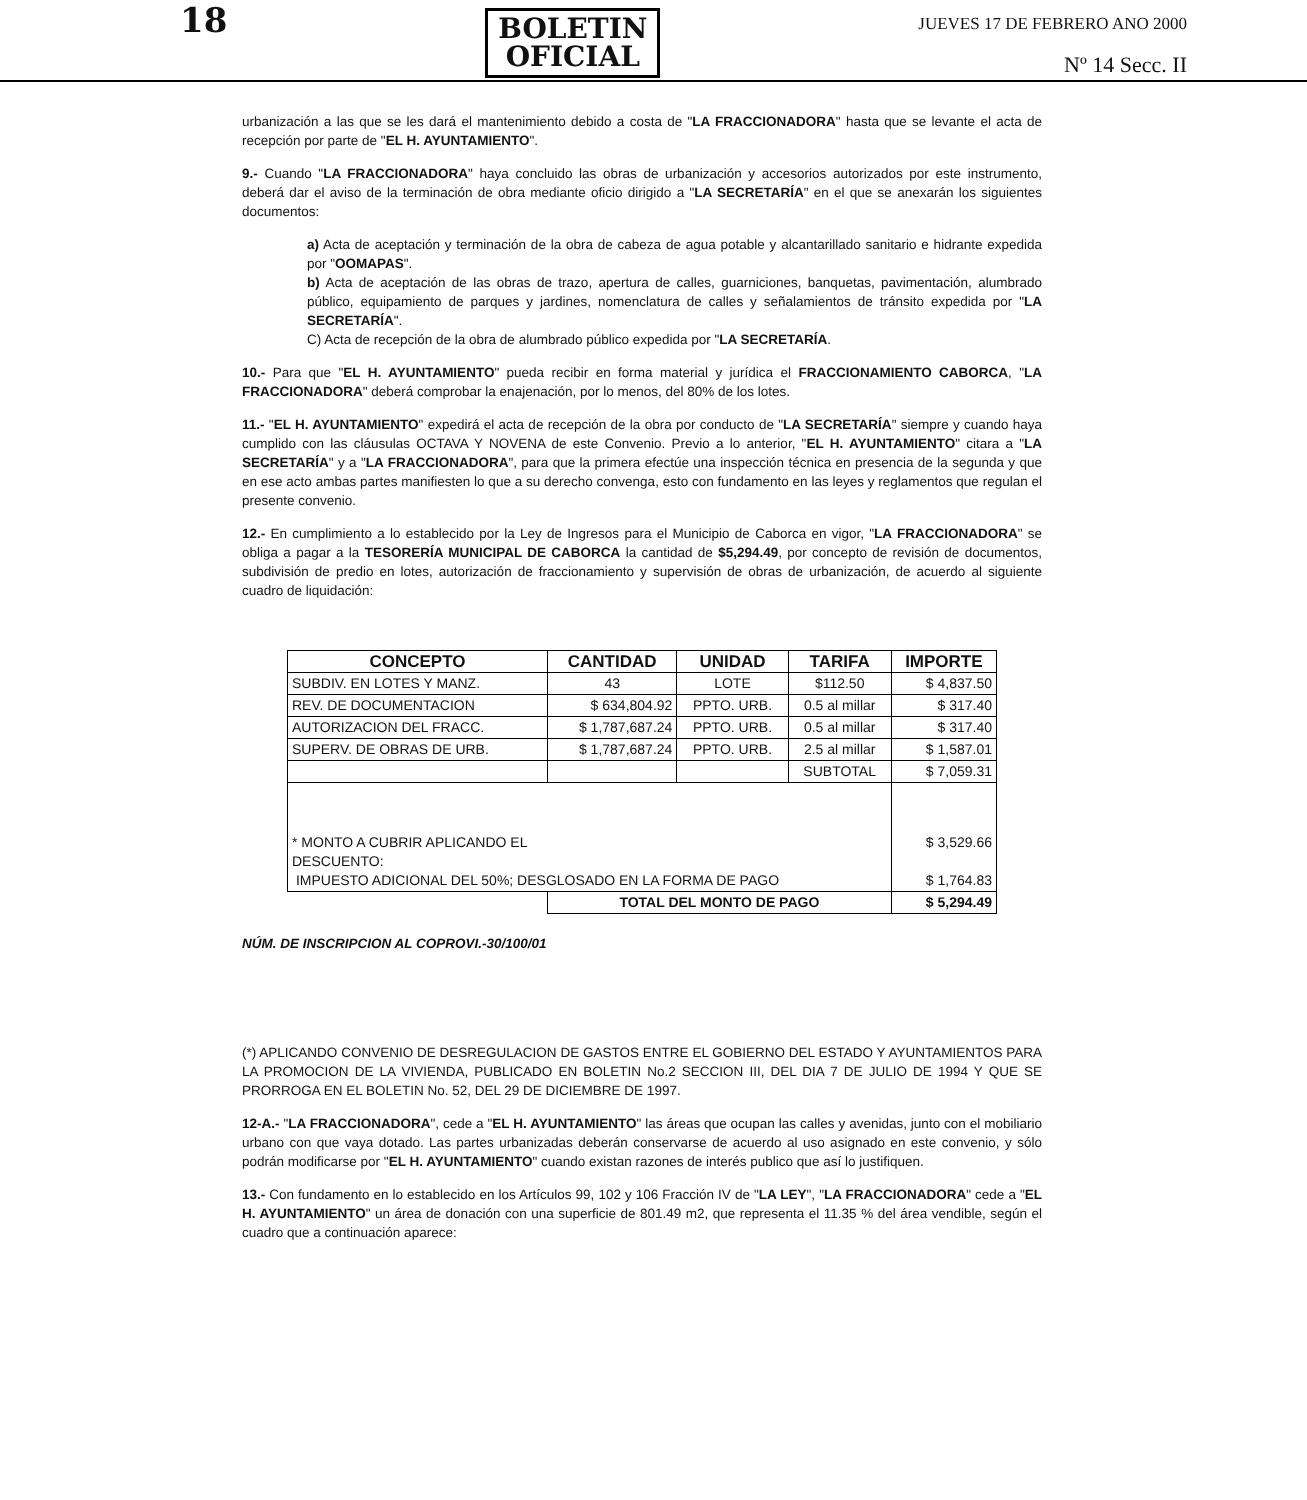18
BOLETIN
OFICIAL
JUEVES 17 DE FEBRERO ANO 2000
Nº 14 Secc. II
urbanización a las que se les dará el mantenimiento debido a costa de "LA FRACCIONADORA" hasta que se levante el acta de recepción por parte de "EL H. AYUNTAMIENTO".
9.- Cuando "LA FRACCIONADORA" haya concluido las obras de urbanización y accesorios autorizados por este instrumento, deberá dar el aviso de la terminación de obra mediante oficio dirigido a "LA SECRETARÍA" en el que se anexarán los siguientes documentos:
a) Acta de aceptación y terminación de la obra de cabeza de agua potable y alcantarillado sanitario e hidrante expedida por "OOMAPAS".
b) Acta de aceptación de las obras de trazo, apertura de calles, guarniciones, banquetas, pavimentación, alumbrado público, equipamiento de parques y jardines, nomenclatura de calles y señalamientos de tránsito expedida por "LA SECRETARÍA".
C) Acta de recepción de la obra de alumbrado público expedida por "LA SECRETARÍA.
10.- Para que "EL H. AYUNTAMIENTO" pueda recibir en forma material y jurídica el FRACCIONAMIENTO CABORCA, "LA FRACCIONADORA" deberá comprobar la enajenación, por lo menos, del 80% de los lotes.
11.- "EL H. AYUNTAMIENTO" expedirá el acta de recepción de la obra por conducto de "LA SECRETARÍA" siempre y cuando haya cumplido con las cláusulas OCTAVA Y NOVENA de este Convenio. Previo a lo anterior, "EL H. AYUNTAMIENTO" citara a "LA SECRETARÍA" y a "LA FRACCIONADORA", para que la primera efectúe una inspección técnica en presencia de la segunda y que en ese acto ambas partes manifiesten lo que a su derecho convenga, esto con fundamento en las leyes y reglamentos que regulan el presente convenio.
12.- En cumplimiento a lo establecido por la Ley de Ingresos para el Municipio de Caborca en vigor, "LA FRACCIONADORA" se obliga a pagar a la TESORERÍA MUNICIPAL DE CABORCA la cantidad de $5,294.49, por concepto de revisión de documentos, subdivisión de predio en lotes, autorización de fraccionamiento y supervisión de obras de urbanización, de acuerdo al siguiente cuadro de liquidación:
| CONCEPTO | CANTIDAD | UNIDAD | TARIFA | IMPORTE |
| --- | --- | --- | --- | --- |
| SUBDIV. EN LOTES Y MANZ. | 43 | LOTE | $112.50 | $ 4,837.50 |
| REV. DE DOCUMENTACION | $ 634,804.92 | PPTO. URB. | 0.5 al millar | $ 317.40 |
| AUTORIZACION DEL FRACC. | $ 1,787,687.24 | PPTO. URB. | 0.5 al millar | $ 317.40 |
| SUPERV. DE OBRAS DE URB. | $ 1,787,687.24 | PPTO. URB. | 2.5 al millar | $ 1,587.01 |
| | | | SUBTOTAL | $ 7,059.31 |
| * MONTO A CUBRIR APLICANDO EL DESCUENTO: IMPUESTO ADICIONAL DEL 50%; DESGLOSADO EN LA FORMA DE PAGO | | | | $ 3,529.66 $ 1,764.83 |
| | TOTAL DEL MONTO DE PAGO | | | $ 5,294.49 |
NÚM. DE INSCRIPCION AL COPROVI.-30/100/01
(*) APLICANDO CONVENIO DE DESREGULACION DE GASTOS ENTRE EL GOBIERNO DEL ESTADO Y AYUNTAMIENTOS PARA LA PROMOCION DE LA VIVIENDA, PUBLICADO EN BOLETIN No.2 SECCION III, DEL DIA 7 DE JULIO DE 1994 Y QUE SE PRORROGA EN EL BOLETIN No. 52, DEL 29 DE DICIEMBRE DE 1997.
12-A.- "LA FRACCIONADORA", cede a "EL H. AYUNTAMIENTO" las áreas que ocupan las calles y avenidas, junto con el mobiliario urbano con que vaya dotado. Las partes urbanizadas deberán conservarse de acuerdo al uso asignado en este convenio, y sólo podrán modificarse por "EL H. AYUNTAMIENTO" cuando existan razones de interés publico que así lo justifiquen.
13.- Con fundamento en lo establecido en los Artículos 99, 102 y 106 Fracción IV de "LA LEY", "LA FRACCIONADORA" cede a "EL H. AYUNTAMIENTO" un área de donación con una superficie de 801.49 m2, que representa el 11.35 % del área vendible, según el cuadro que a continuación aparece: